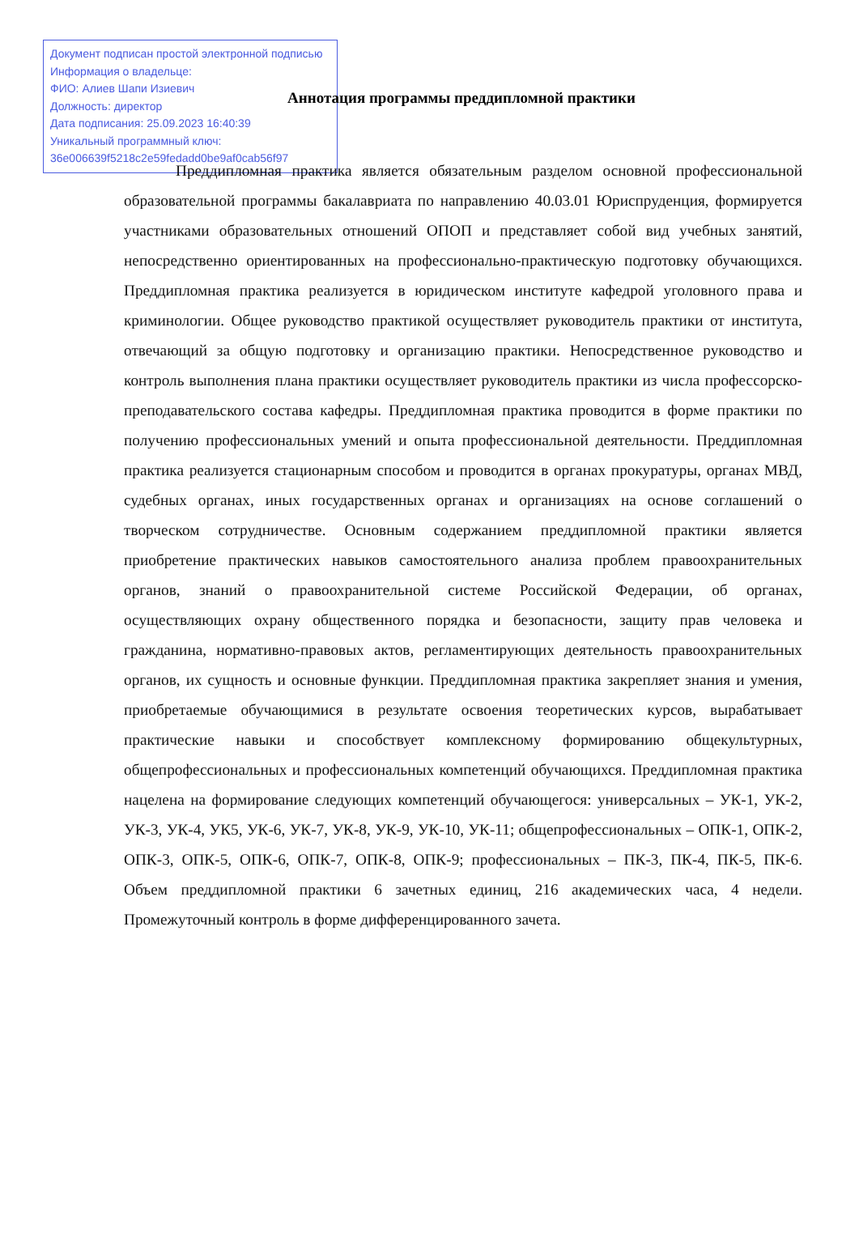Документ подписан простой электронной подписью
Информация о владельце:
ФИО: Алиев Шапи Изиевич
Должность: директор
Дата подписания: 25.09.2023 16:40:39
Уникальный программный ключ:
36e006639f5218c2e59fedadd0be9af0cab56f97
Аннотация программы преддипломной практики
Преддипломная практика является обязательным разделом основной профессиональной образовательной программы бакалавриата по направлению 40.03.01 Юриспруденция, формируется участниками образовательных отношений ОПОП и представляет собой вид учебных занятий, непосредственно ориентированных на профессионально-практическую подготовку обучающихся. Преддипломная практика реализуется в юридическом институте кафедрой уголовного права и криминологии. Общее руководство практикой осуществляет руководитель практики от института, отвечающий за общую подготовку и организацию практики. Непосредственное руководство и контроль выполнения плана практики осуществляет руководитель практики из числа профессорско-преподавательского состава кафедры. Преддипломная практика проводится в форме практики по получению профессиональных умений и опыта профессиональной деятельности. Преддипломная практика реализуется стационарным способом и проводится в органах прокуратуры, органах МВД, судебных органах, иных государственных органах и организациях на основе соглашений о творческом сотрудничестве. Основным содержанием преддипломной практики является приобретение практических навыков самостоятельного анализа проблем правоохранительных органов, знаний о правоохранительной системе Российской Федерации, об органах, осуществляющих охрану общественного порядка и безопасности, защиту прав человека и гражданина, нормативно-правовых актов, регламентирующих деятельность правоохранительных органов, их сущность и основные функции. Преддипломная практика закрепляет знания и умения, приобретаемые обучающимися в результате освоения теоретических курсов, вырабатывает практические навыки и способствует комплексному формированию общекультурных, общепрофессиональных и профессиональных компетенций обучающихся. Преддипломная практика нацелена на формирование следующих компетенций обучающегося: универсальных – УК-1, УК-2, УК-3, УК-4, УК5, УК-6, УК-7, УК-8, УК-9, УК-10, УК-11; общепрофессиональных – ОПК-1, ОПК-2, ОПК-3, ОПК-5, ОПК-6, ОПК-7, ОПК-8, ОПК-9; профессиональных – ПК-3, ПК-4, ПК-5, ПК-6. Объем преддипломной практики 6 зачетных единиц, 216 академических часа, 4 недели. Промежуточный контроль в форме дифференцированного зачета.